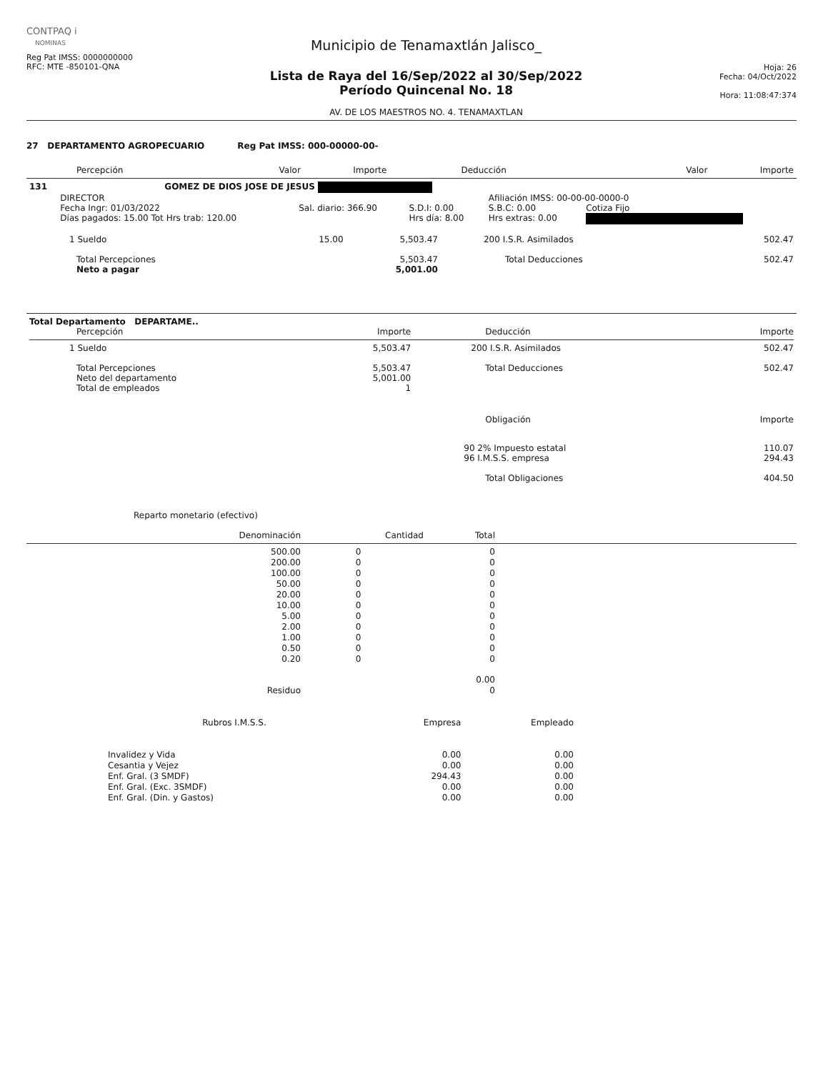CONTPAQ i
NOMINAS
Reg Pat IMSS: 0000000000
RFC: MTE -850101-QNA
Municipio de Tenamaxtlán Jalisco_
Lista de Raya del 16/Sep/2022 al 30/Sep/2022
Período Quincenal No. 18
AV. DE LOS MAESTROS NO. 4. TENAMAXTLAN
Hoja: 26
Fecha: 04/Oct/2022
Hora: 11:08:47:374
27 DEPARTAMENTO AGROPECUARIO Reg Pat IMSS: 000-00000-00-
| Percepción | Valor | Importe | Deducción | Valor | Importe |
| --- | --- | --- | --- | --- | --- |
| 131 | GOMEZ DE DIOS JOSE DE JESUS | | | | |
| | DIRECTOR | | | Afiliación IMSS: 00-00-00-0000-0 | |
| | Fecha Ingr: 01/03/2022 | Sal. diario: 366.90 | S.D.I: 0.00 | S.B.C: 0.00 | Cotiza Fijo |
| | Días pagados: 15.00 Tot Hrs trab: 120.00 | | Hrs día: 8.00 | Hrs extras: 0.00 | |
| 1 Sueldo | 15.00 | 5,503.47 | 200 I.S.R. Asimilados | 502.47 |
| Total Percepciones | | 5,503.47 | Total Deducciones | 502.47 |
| Neto a pagar | | 5,001.00 | | |
| Total Departamento DEPARTAME.. | | | |
| Percepción | Importe | Deducción | Importe |
| 1 Sueldo | 5,503.47 | 200 I.S.R. Asimilados | 502.47 |
| Total Percepciones | 5,503.47 | Total Deducciones | 502.47 |
| Neto del departamento | 5,001.00 | | |
| Total de empleados | 1 | | |
| | | Obligación | Importe |
| | | 90 2% Impuesto estatal | 110.07 |
| | | 96 I.M.S.S. empresa | 294.43 |
| | | Total Obligaciones | 404.50 |
Reparto monetario (efectivo)
| Denominación | Cantidad | Total |
| --- | --- | --- |
| 500.00 | 0 | 0 |
| 200.00 | 0 | 0 |
| 100.00 | 0 | 0 |
| 50.00 | 0 | 0 |
| 20.00 | 0 | 0 |
| 10.00 | 0 | 0 |
| 5.00 | 0 | 0 |
| 2.00 | 0 | 0 |
| 1.00 | 0 | 0 |
| 0.50 | 0 | 0 |
| 0.20 | 0 | 0 |
| | | 0.00 |
| Residuo | | 0 |
| Rubros I.M.S.S. | Empresa | Empleado |
| --- | --- | --- |
| Invalidez y Vida | 0.00 | 0.00 |
| Cesantia y Vejez | 0.00 | 0.00 |
| Enf. Gral. (3 SMDF) | 294.43 | 0.00 |
| Enf. Gral. (Exc. 3SMDF) | 0.00 | 0.00 |
| Enf. Gral. (Din. y Gastos) | 0.00 | 0.00 |